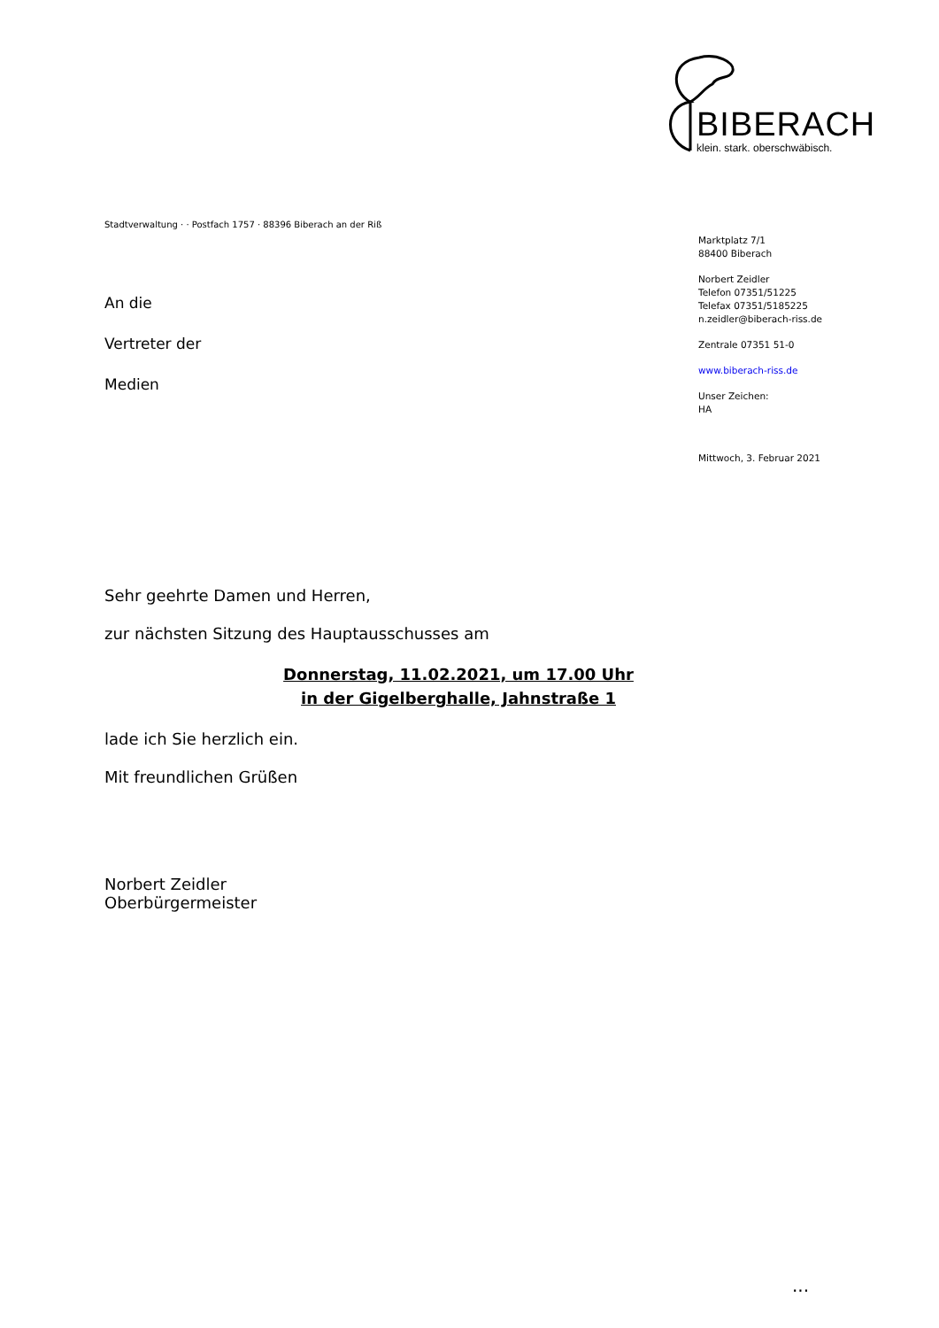BIBERACH
klein. stark. oberschwäbisch.
Stadtverwaltung · · Postfach 1757 · 88396 Biberach an der Riß
Marktplatz 7/1
88400 Biberach
Norbert Zeidler
Telefon 07351/51225
Telefax 07351/5185225
n.zeidler@biberach-riss.de
Zentrale 07351 51-0
www.biberach-riss.de
Unser Zeichen:
HA
Mittwoch, 3. Februar 2021
An die
Vertreter der
Medien
Sehr geehrte Damen und Herren,
zur nächsten Sitzung des Hauptausschusses am
Donnerstag, 11.02.2021, um 17.00 Uhr
in der Gigelberghalle, Jahnstraße 1
lade ich Sie herzlich ein.
Mit freundlichen Grüßen
Norbert Zeidler
Oberbürgermeister
...